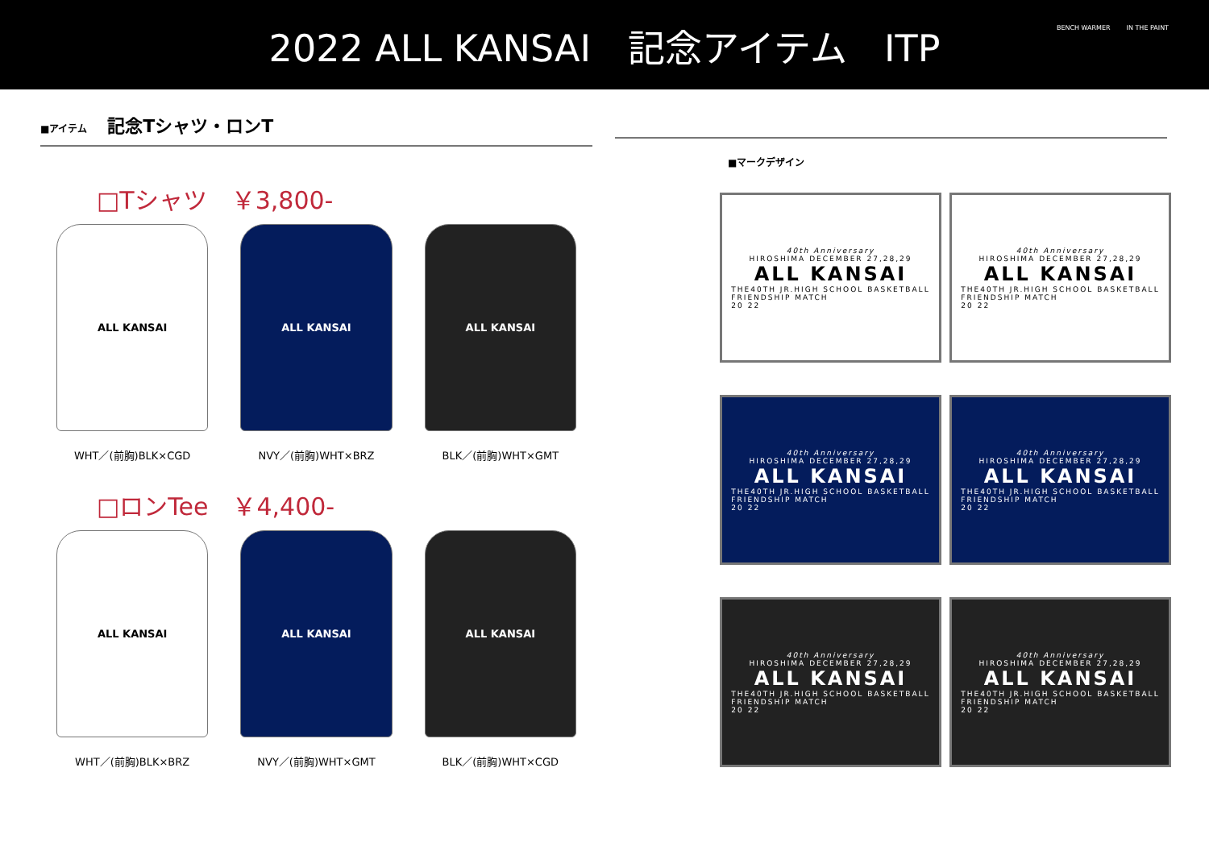2022 ALL KANSAI　記念アイテム　ITP
BENCH WARMER IN THE PAINT
■アイテム 記念Tシャツ・ロンT
□Tシャツ　￥3,800-
ALL KANSAI
WHT／(前胸)BLK×CGD
ALL KANSAI
NVY／(前胸)WHT×BRZ
ALL KANSAI
BLK／(前胸)WHT×GMT
□ロンTee　￥4,400-
ALL KANSAI
WHT／(前胸)BLK×BRZ
ALL KANSAI
NVY／(前胸)WHT×GMT
ALL KANSAI
BLK／(前胸)WHT×CGD
■マークデザイン
40th Anniversary
HIROSHIMA DECEMBER 27,28,29
ALL KANSAI
THE40TH JR.HIGH SCHOOL BASKETBALL
FRIENDSHIP MATCH
20 22
40th Anniversary
HIROSHIMA DECEMBER 27,28,29
ALL KANSAI
THE40TH JR.HIGH SCHOOL BASKETBALL
FRIENDSHIP MATCH
20 22
40th Anniversary
HIROSHIMA DECEMBER 27,28,29
ALL KANSAI
THE40TH JR.HIGH SCHOOL BASKETBALL
FRIENDSHIP MATCH
20 22
40th Anniversary
HIROSHIMA DECEMBER 27,28,29
ALL KANSAI
THE40TH JR.HIGH SCHOOL BASKETBALL
FRIENDSHIP MATCH
20 22
40th Anniversary
HIROSHIMA DECEMBER 27,28,29
ALL KANSAI
THE40TH JR.HIGH SCHOOL BASKETBALL
FRIENDSHIP MATCH
20 22
40th Anniversary
HIROSHIMA DECEMBER 27,28,29
ALL KANSAI
THE40TH JR.HIGH SCHOOL BASKETBALL
FRIENDSHIP MATCH
20 22